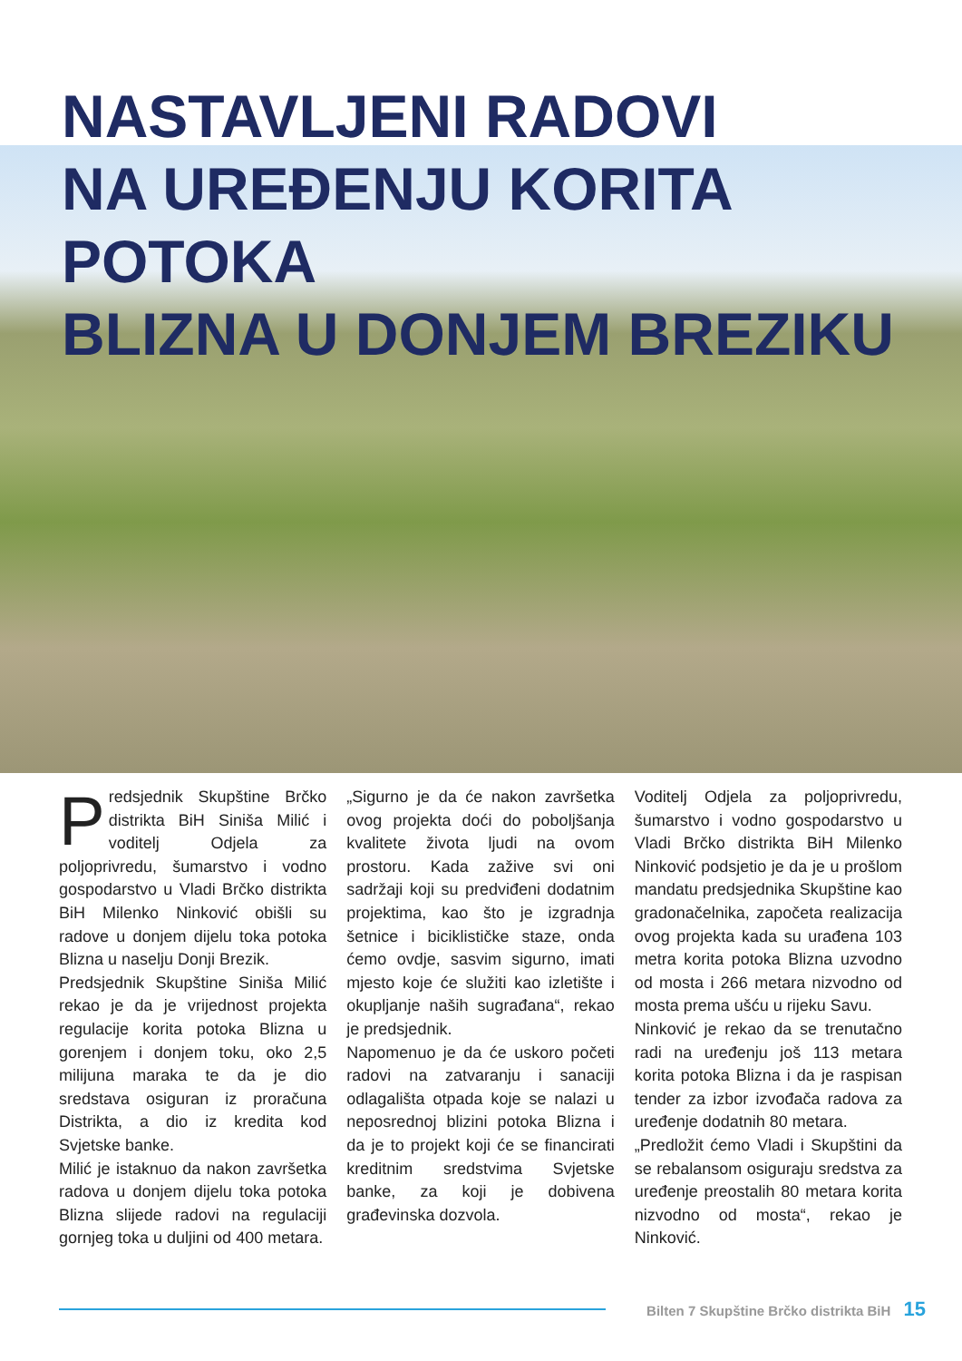NASTAVLJENI RADOVI
NA UREĐENJU KORITA POTOKA
BLIZNA U DONJEM BREZIKU
Predsjednik Skupštine Brčko distrikta BiH Siniša Milić i voditelj Odjela za poljoprivredu, šumarstvo i vodno gospodarstvo u Vladi Brčko distrikta BiH Milenko Ninković obišli su radove u donjem dijelu toka potoka Blizna u naselju Donji Brezik.
Predsjednik Skupštine Siniša Milić rekao je da je vrijednost projekta regulacije korita potoka Blizna u gorenjem i donjem toku, oko 2,5 milijuna maraka te da je dio sredstava osiguran iz proračuna Distrikta, a dio iz kredita kod Svjetske banke.
Milić je istaknuo da nakon završetka radova u donjem dijelu toka potoka Blizna slijede radovi na regulaciji gornjeg toka u duljini od 400 metara.
„Sigurno je da će nakon završetka ovog projekta doći do poboljšanja kvalitete života ljudi na ovom prostoru. Kada zažive svi oni sadržaji koji su predviđeni dodatnim projektima, kao što je izgradnja šetnice i biciklističke staze, onda ćemo ovdje, sasvim sigurno, imati mjesto koje će služiti kao izletište i okupljanje naših sugrađana“, rekao je predsjednik.
Napomenuo je da će uskoro početi radovi na zatvaranju i sanaciji odlagališta otpada koje se nalazi u neposrednoj blizini potoka Blizna i da je to projekt koji će se financirati kreditnim sredstvima Svjetske banke, za koji je dobivena građevinska dozvola.
Voditelj Odjela za poljoprivredu, šumarstvo i vodno gospodarstvo u Vladi Brčko distrikta BiH Milenko Ninković podsjetio je da je u prošlom mandatu predsjednika Skupštine kao gradonačelnika, započeta realizacija ovog projekta kada su urađena 103 metra korita potoka Blizna uzvodno od mosta i 266 metara nizvodno od mosta prema ušću u rijeku Savu.
Ninković je rekao da se trenutačno radi na uređenju još 113 metara korita potoka Blizna i da je raspisan tender za izbor izvođača radova za uređenje dodatnih 80 metara.
„Predložit ćemo Vladi i Skupštini da se rebalansom osiguraju sredstva za uređenje preostalih 80 metara korita nizvodno od mosta“, rekao je Ninković.
Bilten 7 Skupštine Brčko distrikta BiH 15